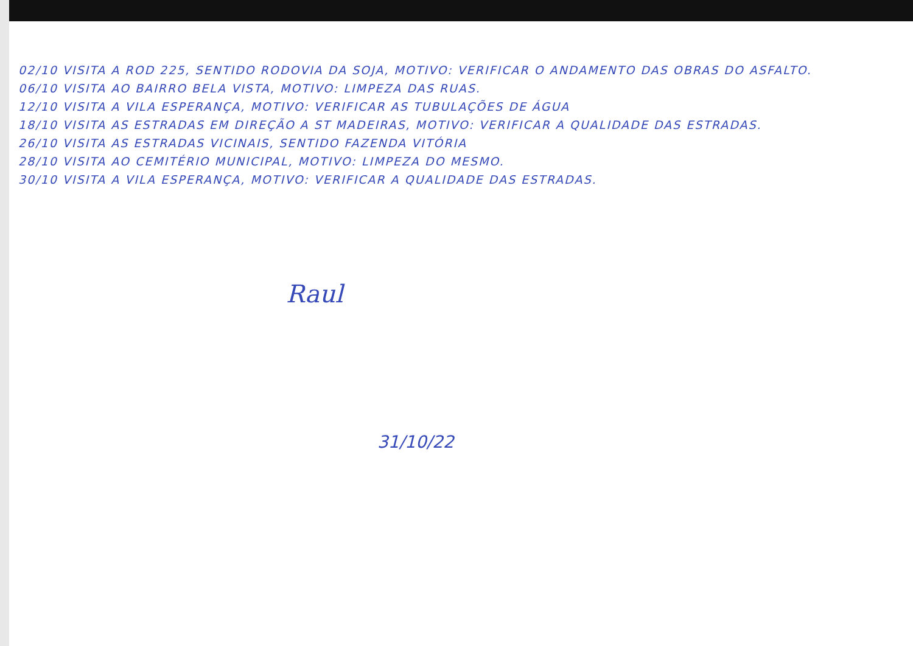02/10 VISITA A ROD 225, SENTIDO RODOVIA DA SOJA, MOTIVO: VERIFICAR O ANDAMENTO DAS OBRAS DO ASFALTO.
06/10 VISITA AO BAIRRO BELA VISTA, MOTIVO: LIMPEZA DAS RUAS.
12/10 VISITA A VILA ESPERANÇA, MOTIVO: VERIFICAR AS TUBULAÇÕES DE ÁGUA
18/10 VISITA AS ESTRADAS EM DIREÇÃO A ST MADEIRAS, MOTIVO: VERIFICAR A QUALIDADE DAS ESTRADAS.
26/10 VISITA AS ESTRADAS VICINAIS, SENTIDO FAZENDA VITÓRIA
28/10 VISITA AO CEMITÉRIO MUNICIPAL, MOTIVO: LIMPEZA DO MESMO.
30/10 VISITA A VILA ESPERANÇA, MOTIVO: VERIFICAR A QUALIDADE DAS ESTRADAS.
Raul
31/10/22